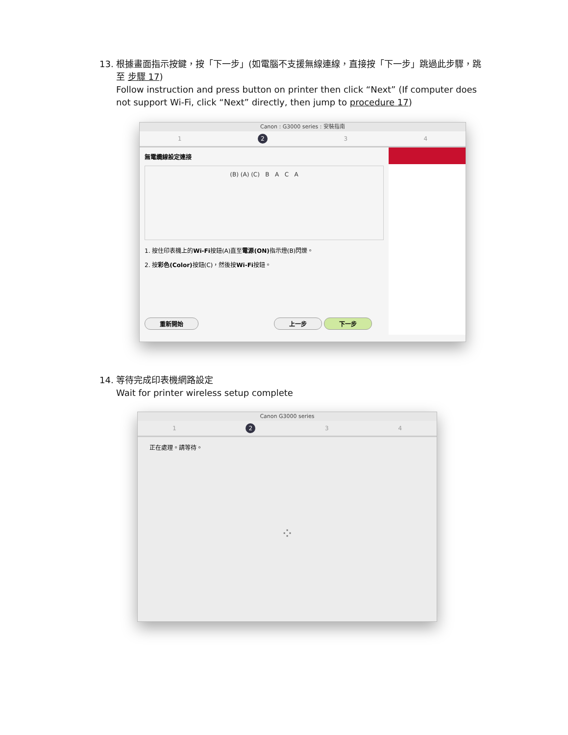13.
根據畫面指示按鍵，按「下一步」(如電腦不支援無線連線，直接按「下一步」跳過此步驟，跳至 步驟 17)
Follow instruction and press button on printer then click “Next” (If computer does not support Wi-Fi, click “Next” directly, then jump to procedure 17)
Canon : G3000 series : 安裝指南
1 2 3 4
無電纜線設定連接
(B) (A) (C) B A C A
1. 按住印表機上的Wi-Fi按鈕(A)直至電源(ON) 指示燈(B)閃爍。
2. 按彩色(Color) 按鈕(C)，然後按Wi-Fi按鈕。
重新開始 上一步 下一步
14.
等待完成印表機網路設定
Wait for printer wireless setup complete
Canon G3000 series
1 2 3 4
正在處理。請等待。
⁘